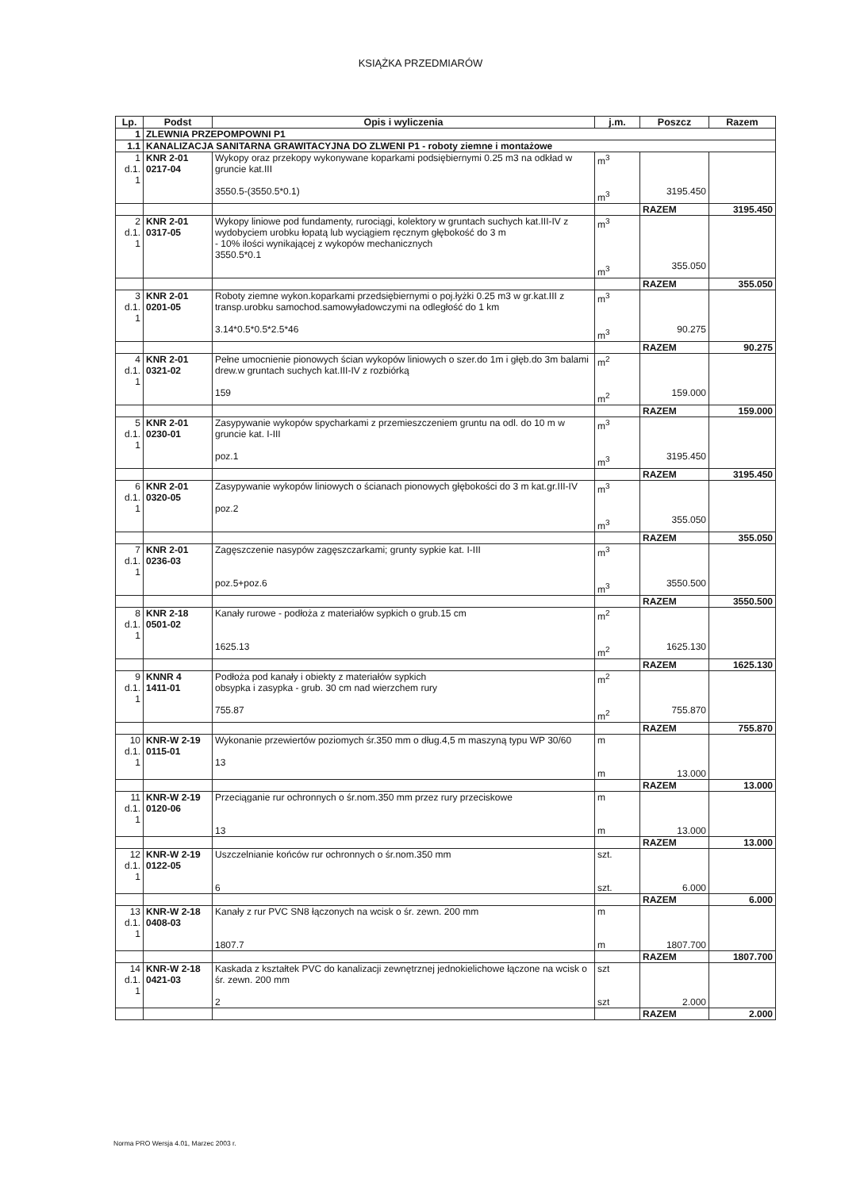KSIĄŻKA PRZEDMIARÓW
| Lp. | Podst | Opis i wyliczenia | j.m. | Poszcz | Razem |
| --- | --- | --- | --- | --- | --- |
| 1 | ZLEWNIA PRZEPOMPOWNI P1 | | | | |
| 1.1 | KANALIZACJA SANITARNA GRAWITACYJNA DO ZLWENI P1 - roboty ziemne i montażowe | | | | |
| 1 d.1. 1 | KNR 2-01 0217-04 | Wykopy oraz przekopy wykonywane koparkami podsiębiernymi 0.25 m3 na odkład w gruncie kat.III 3550.5-(3550.5*0.1) | m<sup>3</sup> m<sup>3</sup> | 3195.450 | |
| | | | | RAZEM | 3195.450 |
| 2 d.1. 1 | KNR 2-01 0317-05 | Wykopy liniowe pod fundamenty, rurociągi, kolektory w gruntach suchych kat.III-IV z wydobyciem urobku łopatą lub wyciągiem ręcznym głębokość do 3 m - 10% ilości wynikającej z wykopów mechanicznych 3550.5*0.1 | m<sup>3</sup> m<sup>3</sup> | 355.050 | |
| | | | | RAZEM | 355.050 |
| 3 d.1. 1 | KNR 2-01 0201-05 | Roboty ziemne wykon.koparkami przedsiębiernymi o poj.łyżki 0.25 m3 w gr.kat.III z transp.urobku samochod.samowyładowczymi na odległość do 1 km 3.14*0.5*0.5*2.5*46 | m<sup>3</sup> m<sup>3</sup> | 90.275 | |
| | | | | RAZEM | 90.275 |
| 4 d.1. 1 | KNR 2-01 0321-02 | Pełne umocnienie pionowych ścian wykopów liniowych o szer.do 1m i głęb.do 3m balami drew.w gruntach suchych kat.III-IV z rozbiórką 159 | m<sup>2</sup> m<sup>2</sup> | 159.000 | |
| | | | | RAZEM | 159.000 |
| 5 d.1. 1 | KNR 2-01 0230-01 | Zasypywanie wykopów spycharkami z przemieszczeniem gruntu na odl. do 10 m w gruncie kat. I-III poz.1 | m<sup>3</sup> m<sup>3</sup> | 3195.450 | |
| | | | | RAZEM | 3195.450 |
| 6 d.1. 1 | KNR 2-01 0320-05 | Zasypywanie wykopów liniowych o ścianach pionowych głębokości do 3 m kat.gr.III-IV poz.2 | m<sup>3</sup> m<sup>3</sup> | 355.050 | |
| | | | | RAZEM | 355.050 |
| 7 d.1. 1 | KNR 2-01 0236-03 | Zagęszczenie nasypów zagęszczarkami; grunty sypkie kat. I-III poz.5+poz.6 | m<sup>3</sup> m<sup>3</sup> | 3550.500 | |
| | | | | RAZEM | 3550.500 |
| 8 d.1. 1 | KNR 2-18 0501-02 | Kanały rurowe - podłoża z materiałów sypkich o grub.15 cm 1625.13 | m<sup>2</sup> m<sup>2</sup> | 1625.130 | |
| | | | | RAZEM | 1625.130 |
| 9 d.1. 1 | KNNR 4 1411-01 | Podłoża pod kanały i obiekty z materiałów sypkich obsypka i zasypka - grub. 30 cm nad wierzchem rury 755.87 | m<sup>2</sup> m<sup>2</sup> | 755.870 | |
| | | | | RAZEM | 755.870 |
| 10 d.1. 1 | KNR-W 2-19 0115-01 | Wykonanie przewiertów poziomych śr.350 mm o dług.4,5 m maszyną typu WP 30/60 13 | m m | 13.000 | |
| | | | | RAZEM | 13.000 |
| 11 d.1. 1 | KNR-W 2-19 0120-06 | Przeciąganie rur ochronnych o śr.nom.350 mm przez rury przeciskowe 13 | m m | 13.000 | |
| | | | | RAZEM | 13.000 |
| 12 d.1. 1 | KNR-W 2-19 0122-05 | Uszczelnianie końców rur ochronnych o śr.nom.350 mm 6 | szt. szt. | 6.000 | |
| | | | | RAZEM | 6.000 |
| 13 d.1. 1 | KNR-W 2-18 0408-03 | Kanały z rur PVC SN8 łączonych na wcisk o śr. zewn. 200 mm 1807.7 | m m | 1807.700 | |
| | | | | RAZEM | 1807.700 |
| 14 d.1. 1 | KNR-W 2-18 0421-03 | Kaskada z kształtek PVC do kanalizacji zewnętrznej jednokielichowe łączone na wcisk o śr. zewn. 200 mm 2 | szt szt | 2.000 | |
| | | | | RAZEM | 2.000 |
Norma PRO Wersja 4.01, Marzec 2003 r.